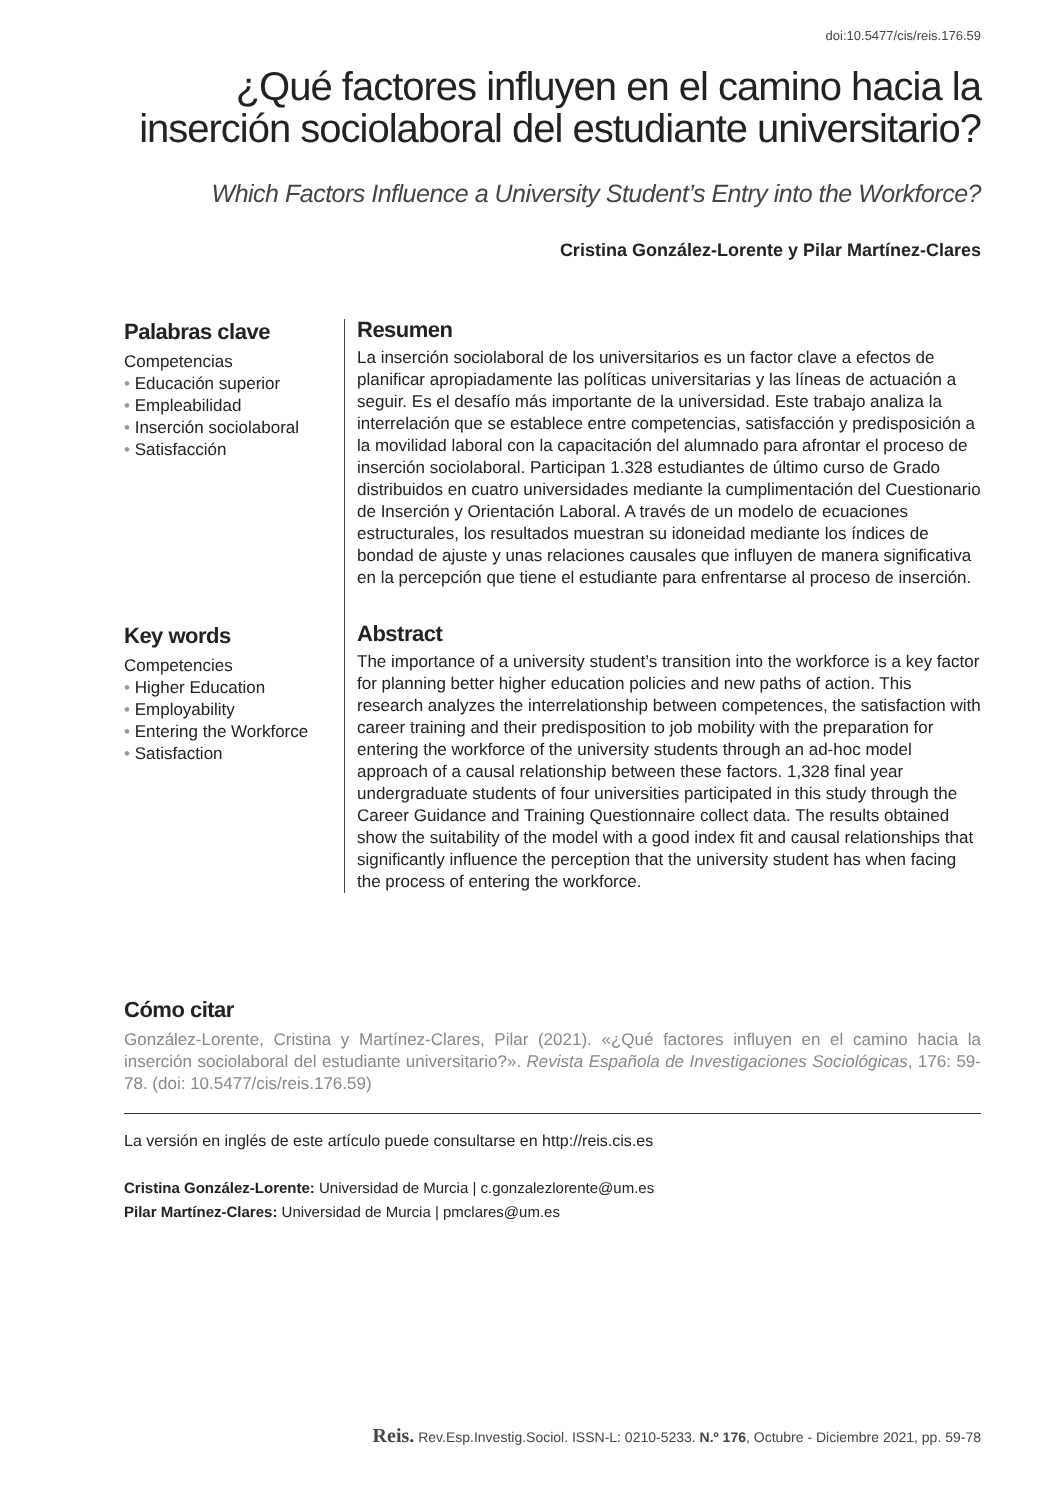doi:10.5477/cis/reis.176.59
¿Qué factores influyen en el camino hacia la inserción sociolaboral del estudiante universitario?
Which Factors Influence a University Student’s Entry into the Workforce?
Cristina González-Lorente y Pilar Martínez-Clares
Palabras clave
Competencias
• Educación superior
• Empleabilidad
• Inserción sociolaboral
• Satisfacción
Resumen
La inserción sociolaboral de los universitarios es un factor clave a efectos de planificar apropiadamente las políticas universitarias y las líneas de actuación a seguir. Es el desafío más importante de la universidad. Este trabajo analiza la interrelación que se establece entre competencias, satisfacción y predisposición a la movilidad laboral con la capacitación del alumnado para afrontar el proceso de inserción sociolaboral. Participan 1.328 estudiantes de último curso de Grado distribuidos en cuatro universidades mediante la cumplimentación del Cuestionario de Inserción y Orientación Laboral. A través de un modelo de ecuaciones estructurales, los resultados muestran su idoneidad mediante los índices de bondad de ajuste y unas relaciones causales que influyen de manera significativa en la percepción que tiene el estudiante para enfrentarse al proceso de inserción.
Key words
Competencies
• Higher Education
• Employability
• Entering the Workforce
• Satisfaction
Abstract
The importance of a university student’s transition into the workforce is a key factor for planning better higher education policies and new paths of action. This research analyzes the interrelationship between competences, the satisfaction with career training and their predisposition to job mobility with the preparation for entering the workforce of the university students through an ad-hoc model approach of a causal relationship between these factors. 1,328 final year undergraduate students of four universities participated in this study through the Career Guidance and Training Questionnaire collect data. The results obtained show the suitability of the model with a good index fit and causal relationships that significantly influence the perception that the university student has when facing the process of entering the workforce.
Cómo citar
González-Lorente, Cristina y Martínez-Clares, Pilar (2021). «¿Qué factores influyen en el camino hacia la inserción sociolaboral del estudiante universitario?». Revista Española de Investigaciones Sociológicas, 176: 59-78. (doi: 10.5477/cis/reis.176.59)
La versión en inglés de este artículo puede consultarse en http://reis.cis.es
Cristina González-Lorente: Universidad de Murcia | c.gonzalezlorente@um.es
Pilar Martínez-Clares: Universidad de Murcia | pmclares@um.es
Reis. Rev.Esp.Investig.Sociol. ISSN-L: 0210-5233. N.º 176, Octubre - Diciembre 2021, pp. 59-78